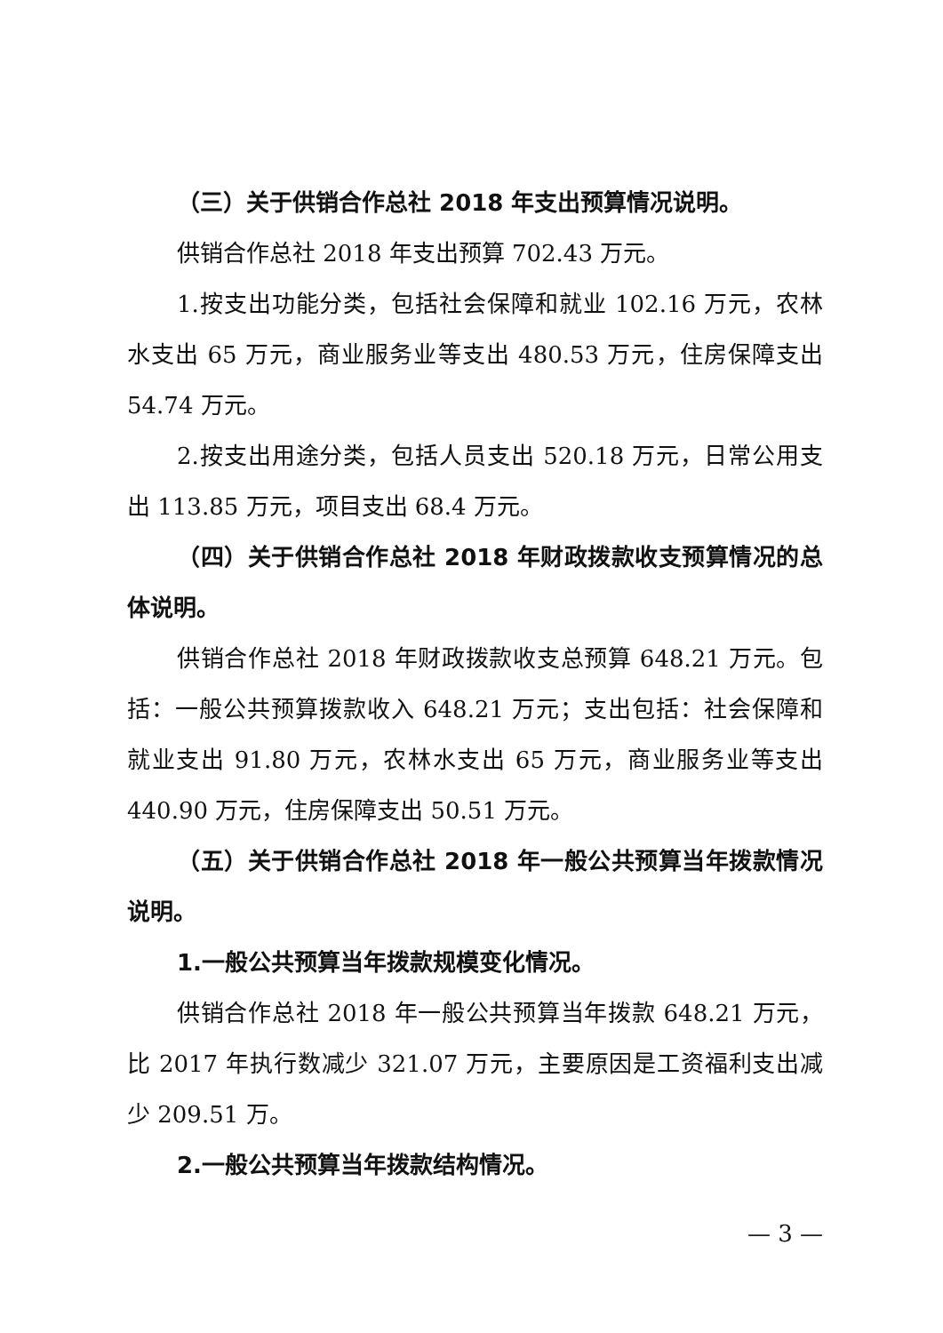（三）关于供销合作总社 2018 年支出预算情况说明。
供销合作总社 2018 年支出预算 702.43 万元。
1.按支出功能分类，包括社会保障和就业 102.16 万元，农林水支出 65 万元，商业服务业等支出 480.53 万元，住房保障支出 54.74 万元。
2.按支出用途分类，包括人员支出 520.18 万元，日常公用支出 113.85 万元，项目支出 68.4 万元。
（四）关于供销合作总社 2018 年财政拨款收支预算情况的总体说明。
供销合作总社 2018 年财政拨款收支总预算 648.21 万元。包括：一般公共预算拨款收入 648.21 万元；支出包括：社会保障和就业支出 91.80 万元，农林水支出 65 万元，商业服务业等支出 440.90 万元，住房保障支出 50.51 万元。
（五）关于供销合作总社 2018 年一般公共预算当年拨款情况说明。
1.一般公共预算当年拨款规模变化情况。
供销合作总社 2018 年一般公共预算当年拨款 648.21 万元，比 2017 年执行数减少 321.07 万元，主要原因是工资福利支出减少 209.51 万。
2.一般公共预算当年拨款结构情况。
— 3 —